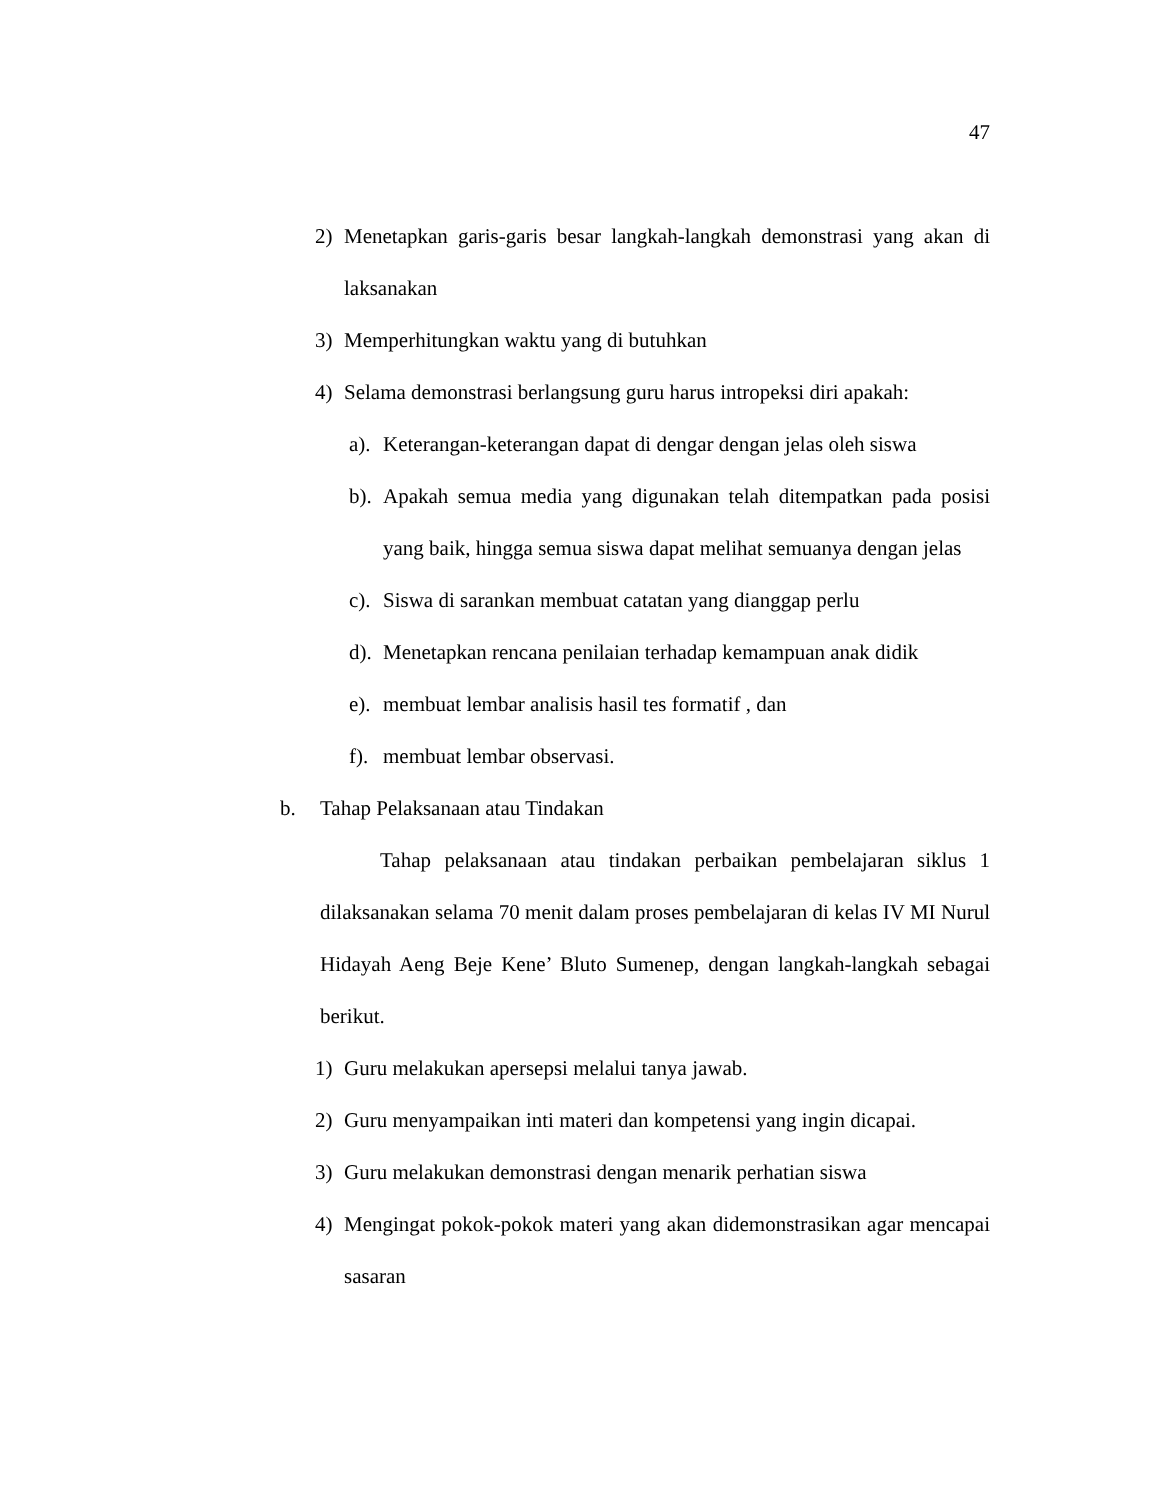47
2) Menetapkan garis-garis besar langkah-langkah demonstrasi yang akan di laksanakan
3) Memperhitungkan waktu yang di butuhkan
4) Selama demonstrasi berlangsung guru harus intropeksi diri apakah:
a). Keterangan-keterangan dapat di dengar dengan jelas oleh siswa
b). Apakah semua media yang digunakan telah ditempatkan pada posisi yang baik, hingga semua siswa dapat melihat semuanya dengan jelas
c). Siswa di sarankan membuat catatan yang dianggap perlu
d). Menetapkan rencana penilaian terhadap kemampuan anak didik
e). membuat lembar analisis hasil tes formatif , dan
f). membuat lembar observasi.
b. Tahap Pelaksanaan atau Tindakan
Tahap pelaksanaan atau tindakan perbaikan pembelajaran siklus 1 dilaksanakan selama 70 menit dalam proses pembelajaran di kelas IV MI Nurul Hidayah Aeng Beje Kene’ Bluto Sumenep, dengan langkah-langkah sebagai berikut.
1) Guru melakukan apersepsi melalui tanya jawab.
2) Guru menyampaikan inti materi dan kompetensi yang ingin dicapai.
3) Guru melakukan demonstrasi dengan menarik perhatian siswa
4) Mengingat pokok-pokok materi yang akan didemonstrasikan agar mencapai sasaran